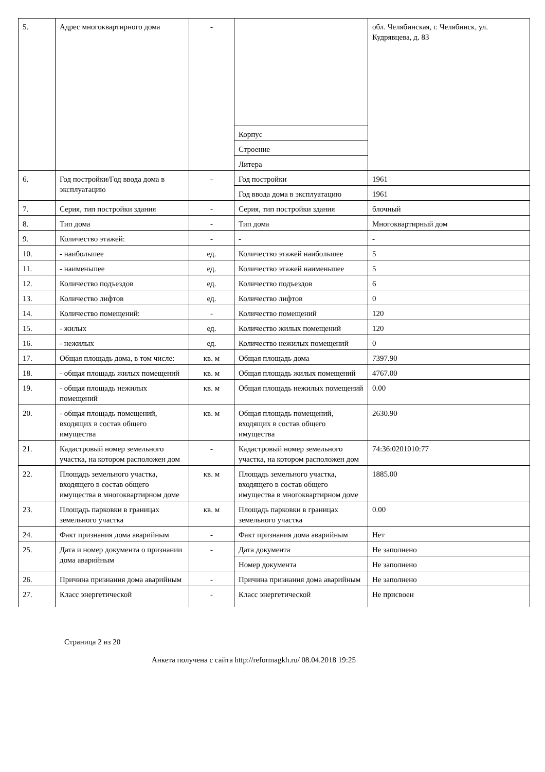| 5. | Адрес многоквартирного дома | - | | обл. Челябинская, г. Челябинск, ул. Кудрявцева, д. 83 |
| | | | Корпус | |
| | | | Строение | |
| | | | Литера | |
| 6. | Год постройки/Год ввода дома в эксплуатацию | - | Год постройки | 1961 |
| | | | Год ввода дома в эксплуатацию | 1961 |
| 7. | Серия, тип постройки здания | - | Серия, тип постройки здания | блочный |
| 8. | Тип дома | - | Тип дома | Многоквартирный дом |
| 9. | Количество этажей: | - | - | - |
| 10. | - наибольшее | ед. | Количество этажей наибольшее | 5 |
| 11. | - наименьшее | ед. | Количество этажей наименьшее | 5 |
| 12. | Количество подъездов | ед. | Количество подъездов | 6 |
| 13. | Количество лифтов | ед. | Количество лифтов | 0 |
| 14. | Количество помещений: | - | Количество помещений | 120 |
| 15. | - жилых | ед. | Количество жилых помещений | 120 |
| 16. | - нежилых | ед. | Количество нежилых помещений | 0 |
| 17. | Общая площадь дома, в том числе: | кв. м | Общая площадь дома | 7397.90 |
| 18. | - общая площадь жилых помещений | кв. м | Общая площадь жилых помещений | 4767.00 |
| 19. | - общая площадь нежилых помещений | кв. м | Общая площадь нежилых помещений | 0.00 |
| 20. | - общая площадь помещений, входящих в состав общего имущества | кв. м | Общая площадь помещений, входящих в состав общего имущества | 2630.90 |
| 21. | Кадастровый номер земельного участка, на котором расположен дом | - | Кадастровый номер земельного участка, на котором расположен дом | 74:36:0201010:77 |
| 22. | Площадь земельного участка, входящего в состав общего имущества в многоквартирном доме | кв. м | Площадь земельного участка, входящего в состав общего имущества в многоквартирном доме | 1885.00 |
| 23. | Площадь парковки в границах земельного участка | кв. м | Площадь парковки в границах земельного участка | 0.00 |
| 24. | Факт признания дома аварийным | - | Факт признания дома аварийным | Нет |
| 25. | Дата и номер документа о признании дома аварийным | - | Дата документа | Не заполнено |
| | | | Номер документа | Не заполнено |
| 26. | Причина признания дома аварийным | - | Причина признания дома аварийным | Не заполнено |
| 27. | Класс энергетической | - | Класс энергетической | Не присвоен |
Страница 2 из 20
Анкета получена с сайта http://reformagkh.ru/ 08.04.2018 19:25